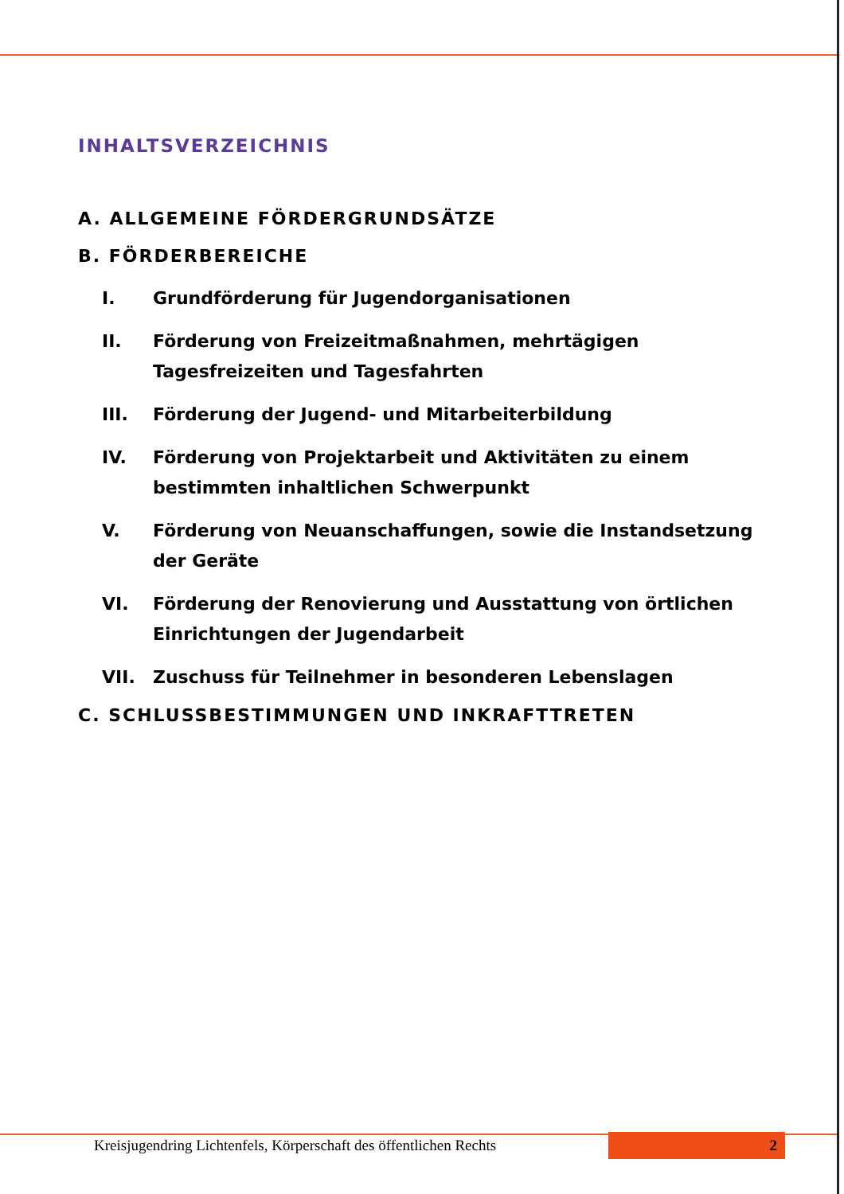INHALTSVERZEICHNIS
A. ALLGEMEINE FÖRDERGRUNDSÄTZE
B. FÖRDERBEREICHE
I. Grundförderung für Jugendorganisationen
II. Förderung von Freizeitmaßnahmen, mehrtägigen Tagesfreizeiten und Tagesfahrten
III. Förderung der Jugend- und Mitarbeiterbildung
IV. Förderung von Projektarbeit und Aktivitäten zu einem bestimmten inhaltlichen Schwerpunkt
V. Förderung von Neuanschaffungen, sowie die Instandsetzung der Geräte
VI. Förderung der Renovierung und Ausstattung von örtlichen Einrichtungen der Jugendarbeit
VII. Zuschuss für Teilnehmer in besonderen Lebenslagen
C. SCHLUSSBESTIMMUNGEN UND INKRAFTTRETEN
Kreisjugendring Lichtenfels, Körperschaft des öffentlichen Rechts 2